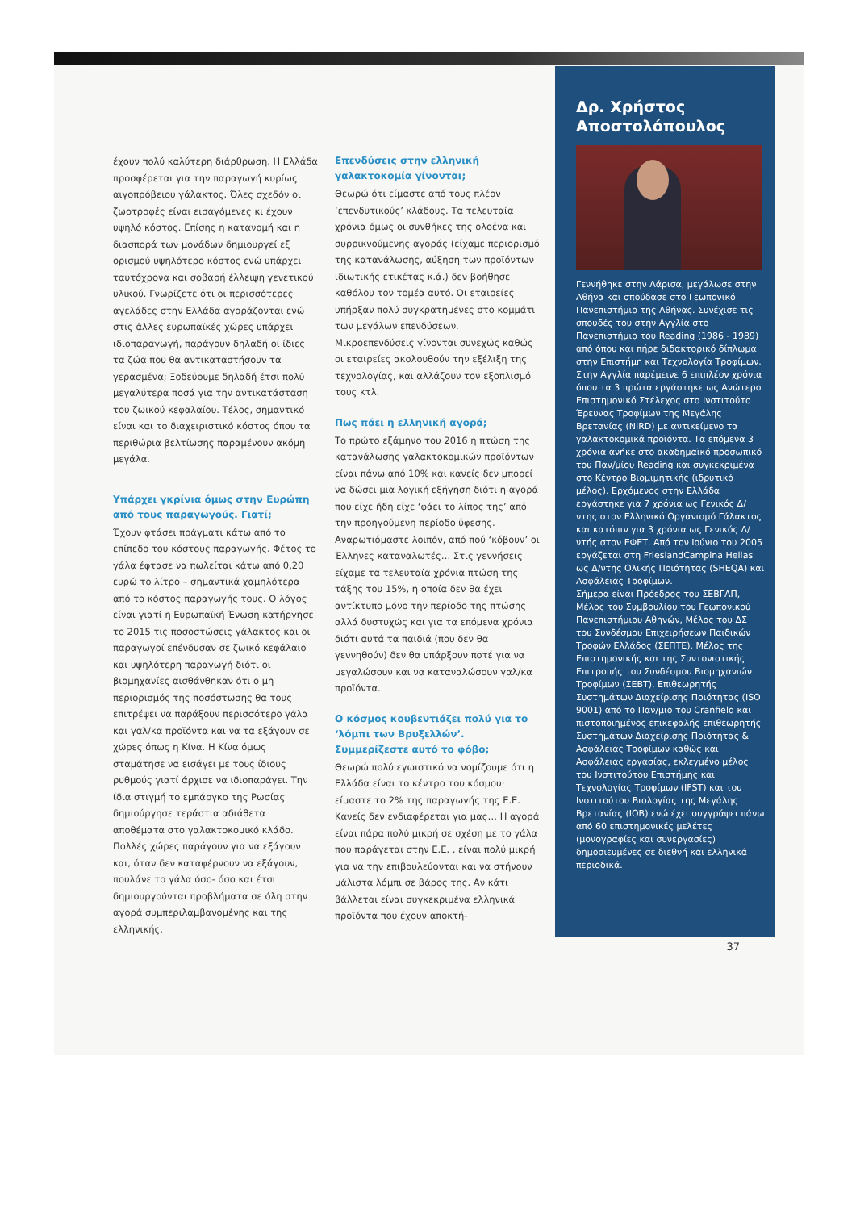έχουν πολύ καλύτερη διάρθρωση. Η Ελλάδα προσφέρεται για την παραγωγή κυρίως αιγοπρόβειου γάλακτος. Όλες σχεδόν οι ζωοτροφές είναι εισαγόμενες κι έχουν υψηλό κόστος. Επίσης η κατανομή και η διασπορά των μονάδων δημιουργεί εξ ορισμού υψηλότερο κόστος ενώ υπάρχει ταυτόχρονα και σοβαρή έλλειψη γενετικού υλικού. Γνωρίζετε ότι οι περισσότερες αγελάδες στην Ελλάδα αγοράζονται ενώ στις άλλες ευρωπαϊκές χώρες υπάρχει ιδιοπαραγωγή, παράγουν δηλαδή οι ίδιες τα ζώα που θα αντικαταστήσουν τα γερασμένα; Ξοδεύουμε δηλαδή έτσι πολύ μεγαλύτερα ποσά για την αντικατάσταση του ζωικού κεφαλαίου. Τέλος, σημαντικό είναι και το διαχειριστικό κόστος όπου τα περιθώρια βελτίωσης παραμένουν ακόμη μεγάλα.
Υπάρχει γκρίνια όμως στην Ευρώπη από τους παραγωγούς. Γιατί;
Έχουν φτάσει πράγματι κάτω από το επίπεδο του κόστους παραγωγής. Φέτος το γάλα έφτασε να πωλείται κάτω από 0,20 ευρώ το λίτρο – σημαντικά χαμηλότερα από το κόστος παραγωγής τους. Ο λόγος είναι γιατί η Ευρωπαϊκή Ένωση κατήργησε το 2015 τις ποσοστώσεις γάλακτος και οι παραγωγοί επένδυσαν σε ζωικό κεφάλαιο και υψηλότερη παραγωγή διότι οι βιομηχανίες αισθάνθηκαν ότι ο μη περιορισμός της ποσόστωσης θα τους επιτρέψει να παράξουν περισσότερο γάλα και γαλ/κα προϊόντα και να τα εξάγουν σε χώρες όπως η Κίνα. Η Κίνα όμως σταμάτησε να εισάγει με τους ίδιους ρυθμούς γιατί άρχισε να ιδιοπαράγει. Την ίδια στιγμή το εμπάργκο της Ρωσίας δημιούργησε τεράστια αδιάθετα αποθέματα στο γαλακτοκομικό κλάδο. Πολλές χώρες παράγουν για να εξάγουν και, όταν δεν καταφέρνουν να εξάγουν, πουλάνε το γάλα όσο- όσο και έτσι δημιουργούνται προβλήματα σε όλη στην αγορά συμπεριλαμβανομένης και της ελληνικής.
Επενδύσεις στην ελληνική γαλακτοκομία γίνονται;
Θεωρώ ότι είμαστε από τους πλέον ‘επενδυτικούς’ κλάδους. Τα τελευταία χρόνια όμως οι συνθήκες της ολοένα και συρρικνούμενης αγοράς (είχαμε περιορισμό της κατανάλωσης, αύξηση των προϊόντων ιδιωτικής ετικέτας κ.ά.) δεν βοήθησε καθόλου τον τομέα αυτό. Οι εταιρείες υπήρξαν πολύ συγκρατημένες στο κομμάτι των μεγάλων επενδύσεων. Μικροεπενδύσεις γίνονται συνεχώς καθώς οι εταιρείες ακολουθούν την εξέλιξη της τεχνολογίας, και αλλάζουν τον εξοπλισμό τους κτλ.
Πως πάει η ελληνική αγορά;
Το πρώτο εξάμηνο του 2016 η πτώση της κατανάλωσης γαλακτοκομικών προϊόντων είναι πάνω από 10% και κανείς δεν μπορεί να δώσει μια λογική εξήγηση διότι η αγορά που είχε ήδη είχε ‘φάει το λίπος της’ από την προηγούμενη περίοδο ύφεσης. Αναρωτιόμαστε λοιπόν, από πού ‘κόβουν’ οι Έλληνες καταναλωτές… Στις γεννήσεις είχαμε τα τελευταία χρόνια πτώση της τάξης του 15%, η οποία δεν θα έχει αντίκτυπο μόνο την περίοδο της πτώσης αλλά δυστυχώς και για τα επόμενα χρόνια διότι αυτά τα παιδιά (που δεν θα γεννηθούν) δεν θα υπάρξουν ποτέ για να μεγαλώσουν και να καταναλώσουν γαλ/κα προϊόντα.
Ο κόσμος κουβεντιάζει πολύ για το ‘λόμπι των Βρυξελλών’. Συμμερίζεστε αυτό το φόβο;
Θεωρώ πολύ εγωιστικό να νομίζουμε ότι η Ελλάδα είναι το κέντρο του κόσμου· είμαστε το 2% της παραγωγής της Ε.Ε. Κανείς δεν ενδιαφέρεται για μας… Η αγορά είναι πάρα πολύ μικρή σε σχέση με το γάλα που παράγεται στην Ε.Ε. , είναι πολύ μικρή για να την επιβουλεύονται και να στήνουν μάλιστα λόμπι σε βάρος της. Αν κάτι βάλλεται είναι συγκεκριμένα ελληνικά προϊόντα που έχουν αποκτή-
Δρ. Χρήστος Αποστολόπουλος
Γεννήθηκε στην Λάρισα, μεγάλωσε στην Αθήνα και σπούδασε στο Γεωπονικό Πανεπιστήμιο της Αθήνας. Συνέχισε τις σπουδές του στην Αγγλία στο Πανεπιστήμιο του Reading (1986 - 1989) από όπου και πήρε διδακτορικό δίπλωμα στην Επιστήμη και Τεχνολογία Τροφίμων. Στην Αγγλία παρέμεινε 6 επιπλέον χρόνια όπου τα 3 πρώτα εργάστηκε ως Ανώτερο Επιστημονικό Στέλεχος στο Ινστιτούτο Έρευνας Τροφίμων της Μεγάλης Βρετανίας (NIRD) με αντικείμενο τα γαλακτοκομικά προϊόντα. Τα επόμενα 3 χρόνια ανήκε στο ακαδημαϊκό προσωπικό του Παν/μίου Reading και συγκεκριμένα στο Κέντρο Βιομιμητικής (ιδρυτικό μέλος). Ερχόμενος στην Ελλάδα εργάστηκε για 7 χρόνια ως Γενικός Δ/ντης στον Ελληνικό Οργανισμό Γάλακτος και κατόπιν για 3 χρόνια ως Γενικός Δ/ντής στον ΕΦΕΤ. Από τον Ιούνιο του 2005 εργάζεται στη FrieslandCampina Hellas ως Δ/ντης Ολικής Ποιότητας (SHEQA) και Ασφάλειας Τροφίμων.
Σήμερα είναι Πρόεδρος του ΣΕΒΓΑΠ, Μέλος του Συμβουλίου του Γεωπονικού Πανεπιστήμιου Αθηνών, Μέλος του ΔΣ του Συνδέσμου Επιχειρήσεων Παιδικών Τροφών Ελλάδος (ΣΕΠΤΕ), Μέλος της Επιστημονικής και της Συντονιστικής Επιτροπής του Συνδέσμου Βιομηχανιών Τροφίμων (ΣΕΒΤ), Επιθεωρητής Συστημάτων Διαχείρισης Ποιότητας (ISO 9001) από το Παν/μιο του Cranfield και πιστοποιημένος επικεφαλής επιθεωρητής Συστημάτων Διαχείρισης Ποιότητας & Ασφάλειας Τροφίμων καθώς και Ασφάλειας εργασίας, εκλεγμένο μέλος του Ινστιτούτου Επιστήμης και Τεχνολογίας Τροφίμων (IFST) και του Ινστιτούτου Βιολογίας της Μεγάλης Βρετανίας (IOB) ενώ έχει συγγράψει πάνω από 60 επιστημονικές μελέτες (μονογραφίες και συνεργασίες) δημοσιευμένες σε διεθνή και ελληνικά περιοδικά.
37